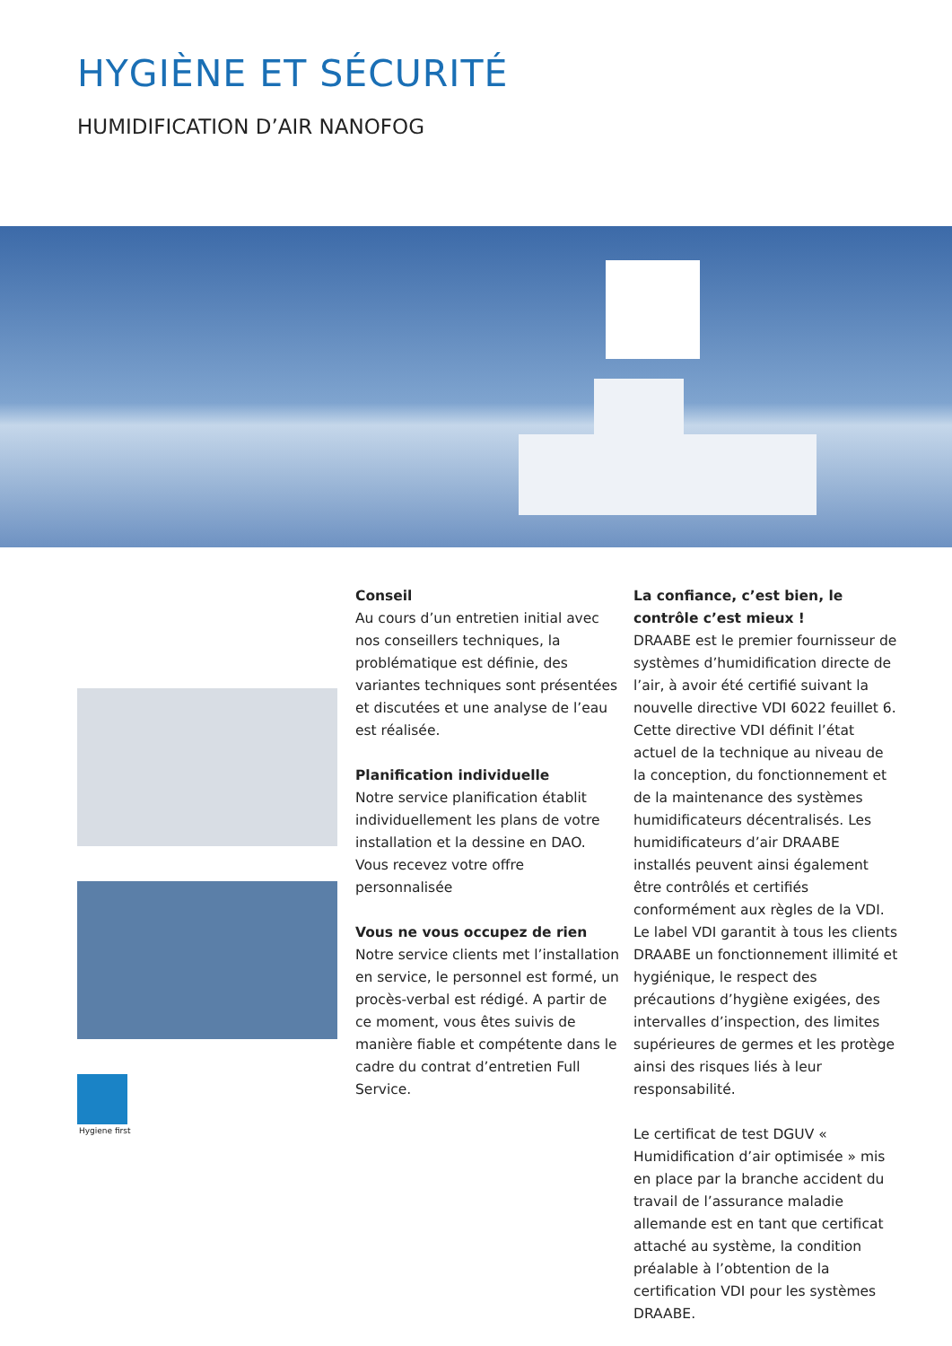HYGIÈNE ET SÉCURITÉ
HUMIDIFICATION D’AIR NANOFOG
Conseil
Au cours d’un entretien initial avec nos conseillers techniques, la problématique est définie, des variantes techniques sont présentées et discutées et une analyse de l’eau est réalisée.
Planification individuelle
Notre service planification établit individuellement les plans de votre installation et la dessine en DAO. Vous recevez votre offre personnalisée
Vous ne vous occupez de rien
Notre service clients met l’installation en service, le personnel est formé, un procès-verbal est rédigé. A partir de ce moment, vous êtes suivis de manière fiable et compétente dans le cadre du contrat d’entretien Full Service.
La confiance, c’est bien, le contrôle c’est mieux !
DRAABE est le premier fournisseur de systèmes d’humidification directe de l’air, à avoir été certifié suivant la nouvelle directive VDI 6022 feuillet 6. Cette directive VDI définit l’état actuel de la technique au niveau de la conception, du fonctionnement et de la maintenance des systèmes humidificateurs décentralisés. Les humidificateurs d’air DRAABE installés peuvent ainsi également être contrôlés et certifiés conformément aux règles de la VDI. Le label VDI garantit à tous les clients DRAABE un fonctionnement illimité et hygiénique, le respect des précautions d’hygiène exigées, des intervalles d’inspection, des limites supérieures de germes et les protège ainsi des risques liés à leur responsabilité.
Le certificat de test DGUV « Humidification d’air optimisée » mis en place par la branche accident du travail de l’assurance maladie allemande est en tant que certificat attaché au système, la condition préalable à l’obtention de la certification VDI pour les systèmes DRAABE.
Hygiene first